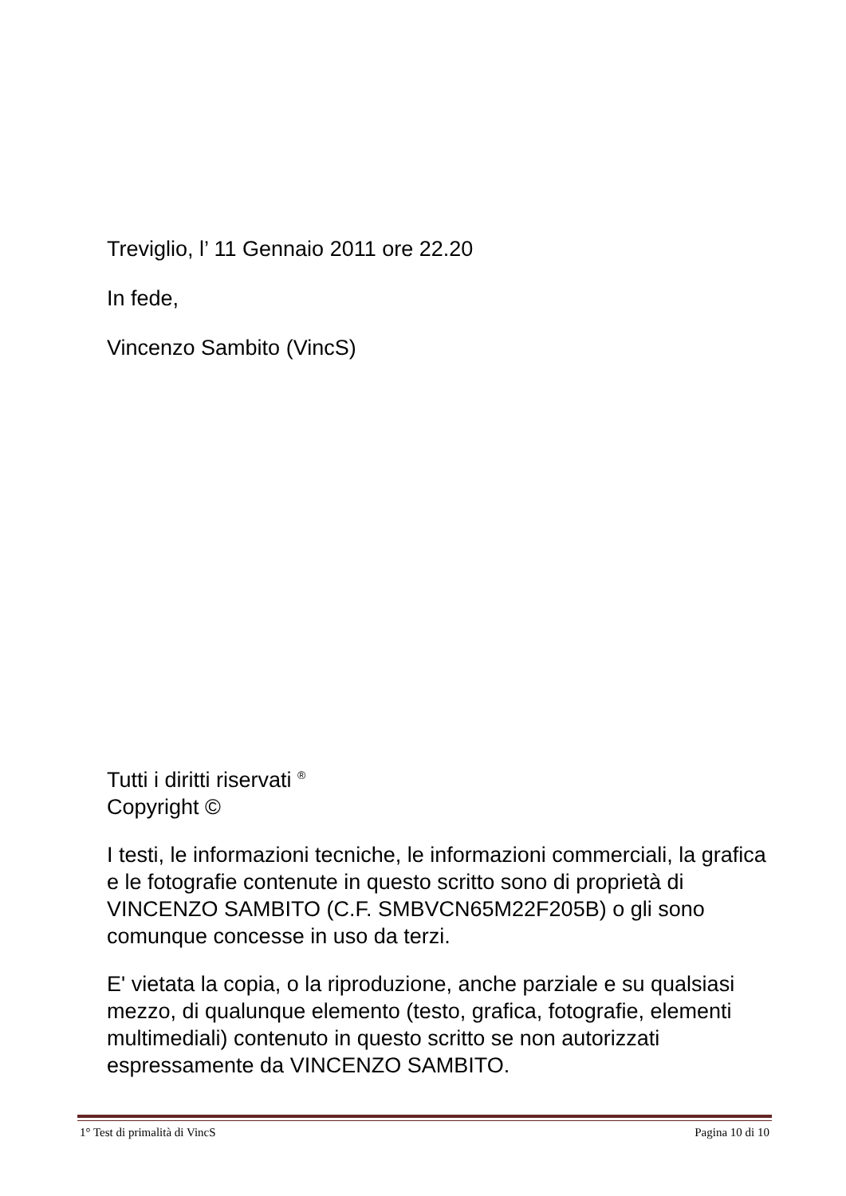Treviglio, l’ 11 Gennaio 2011 ore 22.20
In fede,
Vincenzo Sambito (VincS)
Tutti i diritti riservati <sup>®</sup>
Copyright ©
I testi, le informazioni tecniche, le informazioni commerciali, la grafica e le fotografie contenute in questo scritto sono di proprietà di VINCENZO SAMBITO (C.F. SMBVCN65M22F205B) o gli sono comunque concesse in uso da terzi.
E' vietata la copia, o la riproduzione, anche parziale e su qualsiasi mezzo, di qualunque elemento (testo, grafica, fotografie, elementi multimediali) contenuto in questo scritto se non autorizzati espressamente da VINCENZO SAMBITO.
1° Test di primalità di VincS Pagina 10 di 10